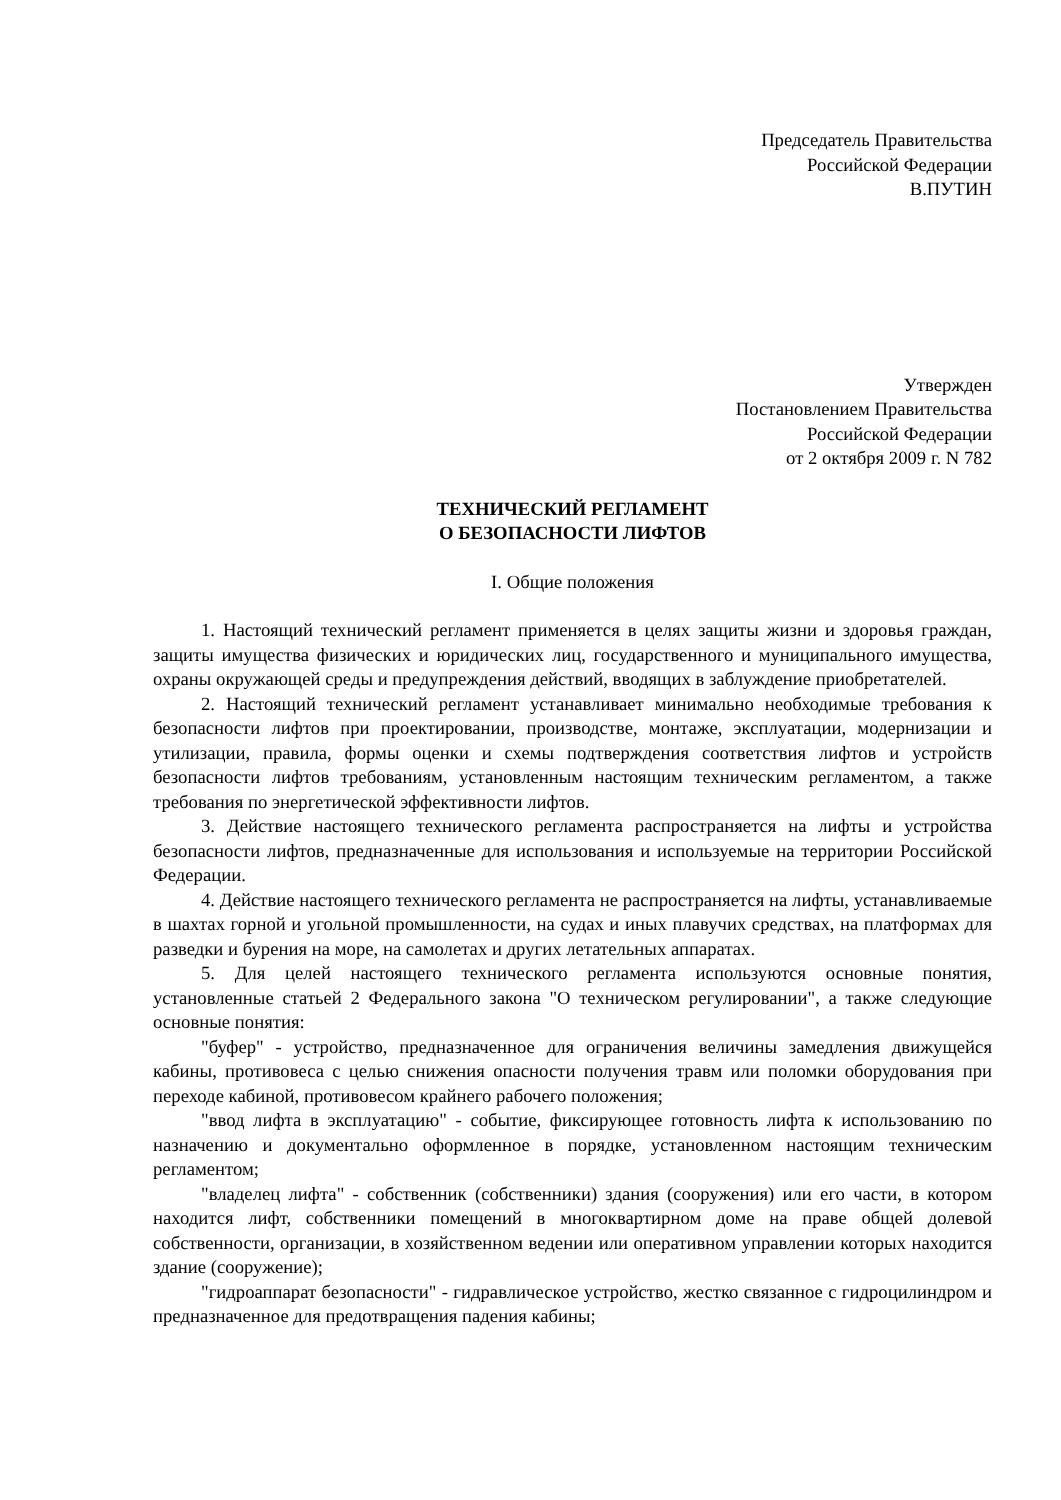Председатель Правительства
Российской Федерации
В.ПУТИН
Утвержден
Постановлением Правительства
Российской Федерации
от 2 октября 2009 г. N 782
ТЕХНИЧЕСКИЙ РЕГЛАМЕНТ
О БЕЗОПАСНОСТИ ЛИФТОВ
I. Общие положения
1. Настоящий технический регламент применяется в целях защиты жизни и здоровья граждан, защиты имущества физических и юридических лиц, государственного и муниципального имущества, охраны окружающей среды и предупреждения действий, вводящих в заблуждение приобретателей.
2. Настоящий технический регламент устанавливает минимально необходимые требования к безопасности лифтов при проектировании, производстве, монтаже, эксплуатации, модернизации и утилизации, правила, формы оценки и схемы подтверждения соответствия лифтов и устройств безопасности лифтов требованиям, установленным настоящим техническим регламентом, а также требования по энергетической эффективности лифтов.
3. Действие настоящего технического регламента распространяется на лифты и устройства безопасности лифтов, предназначенные для использования и используемые на территории Российской Федерации.
4. Действие настоящего технического регламента не распространяется на лифты, устанавливаемые в шахтах горной и угольной промышленности, на судах и иных плавучих средствах, на платформах для разведки и бурения на море, на самолетах и других летательных аппаратах.
5. Для целей настоящего технического регламента используются основные понятия, установленные статьей 2 Федерального закона "О техническом регулировании", а также следующие основные понятия:
"буфер" - устройство, предназначенное для ограничения величины замедления движущейся кабины, противовеса с целью снижения опасности получения травм или поломки оборудования при переходе кабиной, противовесом крайнего рабочего положения;
"ввод лифта в эксплуатацию" - событие, фиксирующее готовность лифта к использованию по назначению и документально оформленное в порядке, установленном настоящим техническим регламентом;
"владелец лифта" - собственник (собственники) здания (сооружения) или его части, в котором находится лифт, собственники помещений в многоквартирном доме на праве общей долевой собственности, организации, в хозяйственном ведении или оперативном управлении которых находится здание (сооружение);
"гидроаппарат безопасности" - гидравлическое устройство, жестко связанное с гидроцилиндром и предназначенное для предотвращения падения кабины;